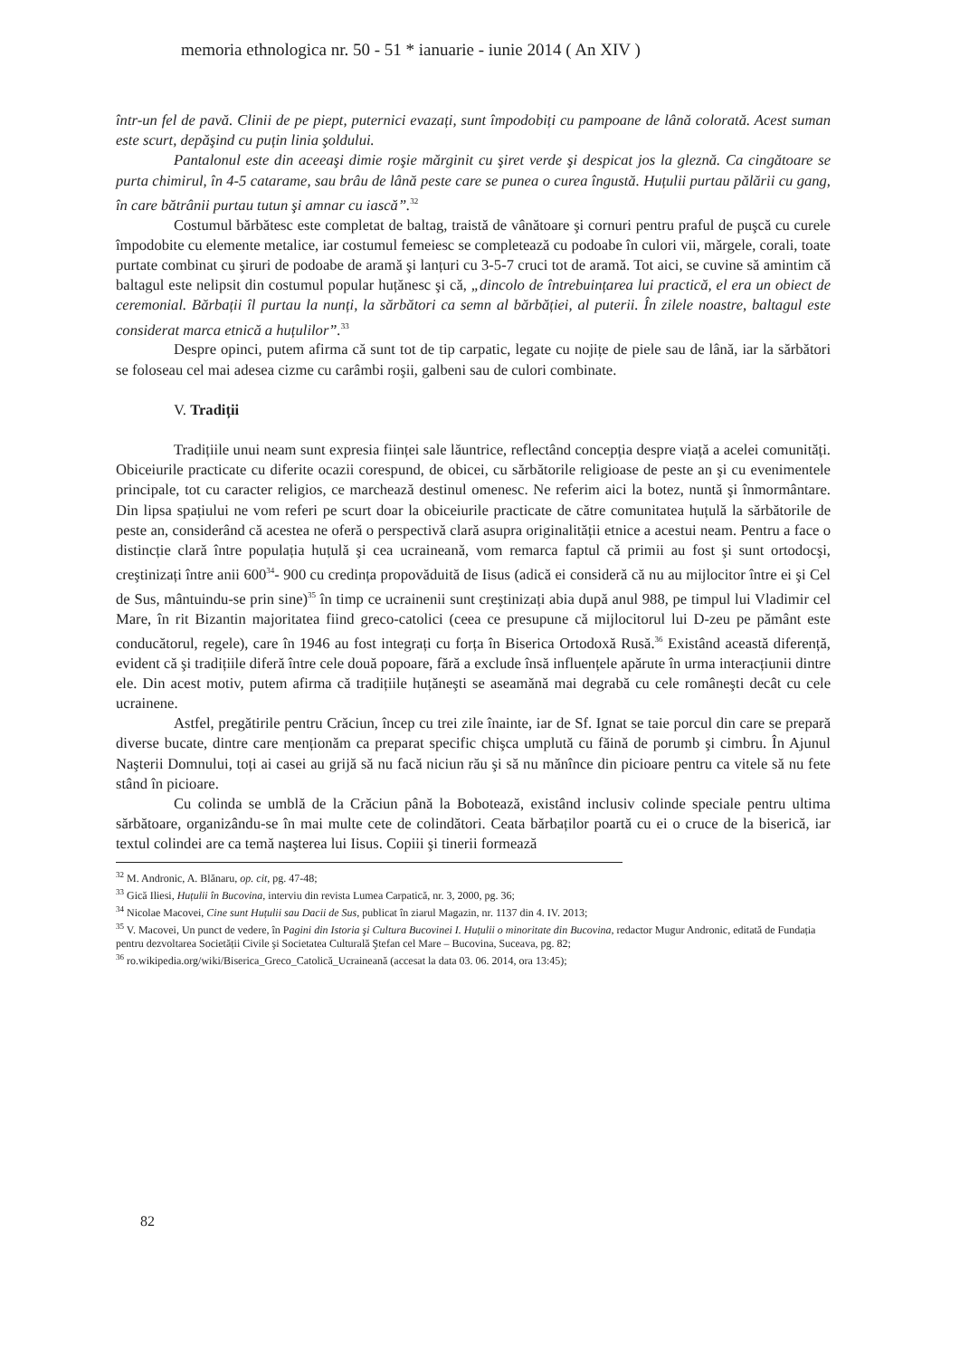memoria ethnologica nr. 50 - 51 * ianuarie - iunie 2014 ( An XIV )
într-un fel de pavă. Clinii de pe piept, puternici evazați, sunt împodobiți cu pampoane de lână colorată. Acest suman este scurt, depăşind cu puțin linia şoldului.
Pantalonul este din aceeaşi dimie roşie mărginit cu şiret verde şi despicat jos la gleznă. Ca cingătoare se purta chimirul, în 4-5 catarame, sau brâu de lână peste care se punea o curea îngustă. Huțulii purtau pălării cu gang, în care bătrânii purtau tutun şi amnar cu iască”.<sup>32</sup>
Costumul bărbătesc este completat de baltag, traistă de vânătoare şi cornuri pentru praful de puşcă cu curele împodobite cu elemente metalice, iar costumul femeiesc se completează cu podoabe în culori vii, mărgele, corali, toate purtate combinat cu şiruri de podoabe de aramă şi lanțuri cu 3-5-7 cruci tot de aramă. Tot aici, se cuvine să amintim că baltagul este nelipsit din costumul popular huțănesc şi că, „dincolo de întrebuințarea lui practică, el era un obiect de ceremonial. Bărbații îl purtau la nunți, la sărbători ca semn al bărbăției, al puterii. În zilele noastre, baltagul este considerat marca etnică a huțulilor”.<sup>33</sup>
Despre opinci, putem afirma că sunt tot de tip carpatic, legate cu nojițe de piele sau de lână, iar la sărbători se foloseau cel mai adesea cizme cu carâmbi roşii, galbeni sau de culori combinate.
V. Tradiții
Tradițiile unui neam sunt expresia ființei sale lăuntrice, reflectând concepția despre viață a acelei comunități. Obiceiurile practicate cu diferite ocazii corespund, de obicei, cu sărbătorile religioase de peste an şi cu evenimentele principale, tot cu caracter religios, ce marchează destinul omenesc. Ne referim aici la botez, nuntă şi înmormântare. Din lipsa spațiului ne vom referi pe scurt doar la obiceiurile practicate de către comunitatea huțulă la sărbătorile de peste an, considerând că acestea ne oferă o perspectivă clară asupra originalității etnice a acestui neam. Pentru a face o distincție clară între populația huțulă şi cea ucraineană, vom remarca faptul că primii au fost şi sunt ortodocşi, creştinizați între anii 600<sup>34</sup>- 900 cu credința propovăduită de Iisus (adică ei consideră că nu au mijlocitor între ei şi Cel de Sus, mântuindu-se prin sine)<sup>35</sup> în timp ce ucrainenii sunt creştinizați abia după anul 988, pe timpul lui Vladimir cel Mare, în rit Bizantin majoritatea fiind greco-catolici (ceea ce presupune că mijlocitorul lui D-zeu pe pământ este conducătorul, regele), care în 1946 au fost integrați cu forța în Biserica Ortodoxă Rusă.<sup>36</sup> Existând această diferență, evident că şi tradițiile diferă între cele două popoare, fără a exclude însă influențele apărute în urma interacțiunii dintre ele. Din acest motiv, putem afirma că tradițiile huțăneşti se aseamănă mai degrabă cu cele româneşti decât cu cele ucrainene.
Astfel, pregătirile pentru Crăciun, încep cu trei zile înainte, iar de Sf. Ignat se taie porcul din care se prepară diverse bucate, dintre care menționăm ca preparat specific chişca umplută cu făină de porumb şi cimbru. În Ajunul Naşterii Domnului, toți ai casei au grijă să nu facă niciun rău şi să nu mănînce din picioare pentru ca vitele să nu fete stând în picioare.
Cu colinda se umblă de la Crăciun până la Bobotează, existând inclusiv colinde speciale pentru ultima sărbătoare, organizându-se în mai multe cete de colindători. Ceata bărbaților poartă cu ei o cruce de la biserică, iar textul colindei are ca temă naşterea lui Iisus. Copiii şi tinerii formează
<sup>32</sup> M. Andronic, A. Blănaru, op. cit, pg. 47-48;
<sup>33</sup> Gică Iliesi, Huțulii în Bucovina, interviu din revista Lumea Carpatică, nr. 3, 2000, pg. 36;
<sup>34</sup> Nicolae Macovei, Cine sunt Huțulii sau Dacii de Sus, publicat în ziarul Magazin, nr. 1137 din 4. IV. 2013;
<sup>35</sup> V. Macovei, Un punct de vedere, în Pagini din Istoria şi Cultura Bucovinei I. Huțulii o minoritate din Bucovina, redactor Mugur Andronic, editată de Fundația pentru dezvoltarea Societății Civile şi Societatea Culturală Ştefan cel Mare – Bucovina, Suceava, pg. 82;
<sup>36</sup> ro.wikipedia.org/wiki/Biserica_Greco_Catolică_Ucraineană (accesat la data 03. 06. 2014, ora 13:45);
82